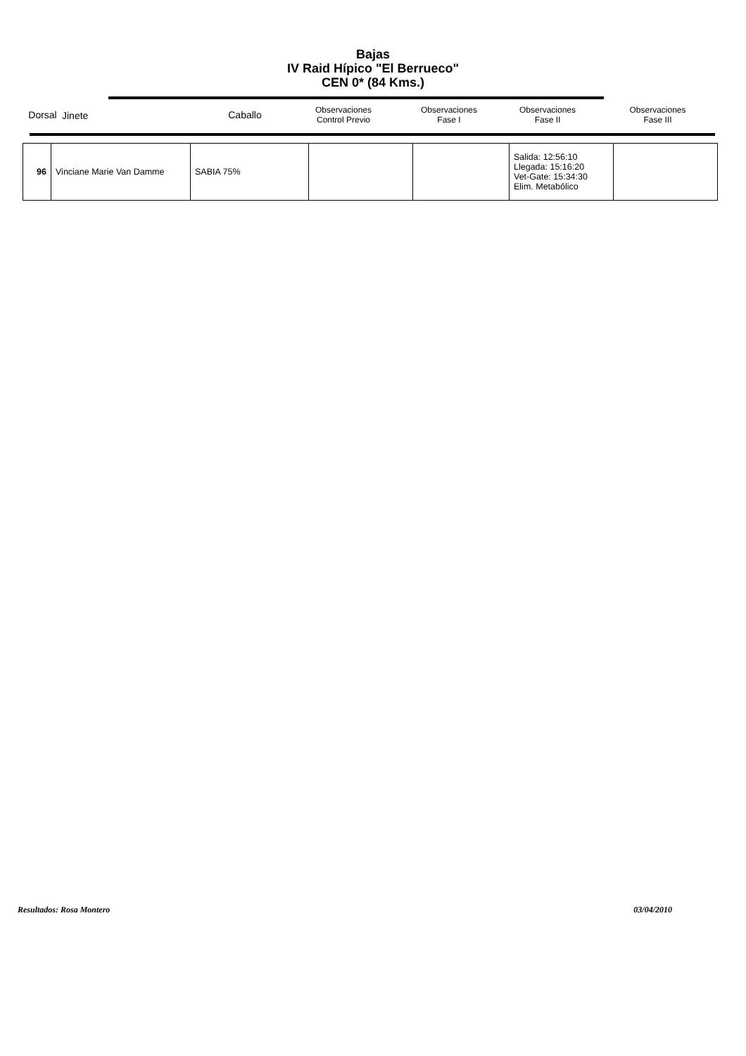Bajas
IV Raid Hípico "El Berrueco"
CEN 0* (84 Kms.)
| Dorsal | Jinete | Caballo | Observaciones Control Previo | Observaciones Fase I | Observaciones Fase II | Observaciones Fase III |
| --- | --- | --- | --- | --- | --- | --- |
| 96 | Vinciane Marie Van Damme | SABIA 75% | | | Salida: 12:56:10 Llegada: 15:16:20 Vet-Gate: 15:34:30 Elim. Metabólico | |
Resultados: Rosa Montero 03/04/2010